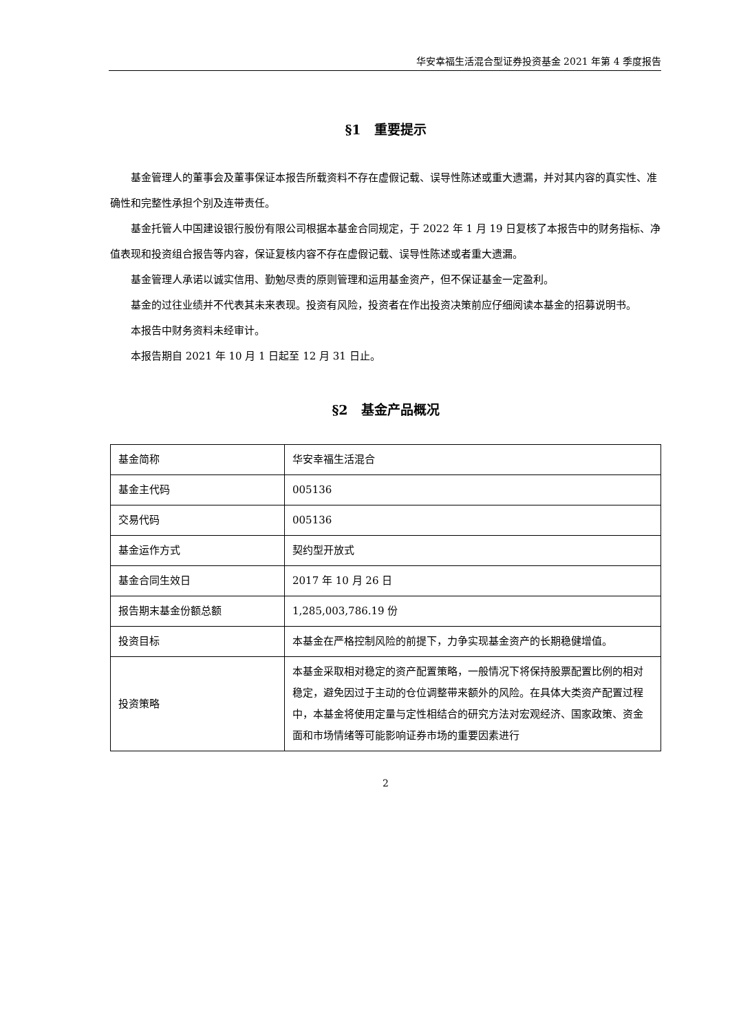华安幸福生活混合型证券投资基金 2021 年第 4 季度报告
§1　重要提示
基金管理人的董事会及董事保证本报告所载资料不存在虚假记载、误导性陈述或重大遗漏，并对其内容的真实性、准确性和完整性承担个别及连带责任。
基金托管人中国建设银行股份有限公司根据本基金合同规定，于 2022 年 1 月 19 日复核了本报告中的财务指标、净值表现和投资组合报告等内容，保证复核内容不存在虚假记载、误导性陈述或者重大遗漏。
基金管理人承诺以诚实信用、勤勉尽责的原则管理和运用基金资产，但不保证基金一定盈利。
基金的过往业绩并不代表其未来表现。投资有风险，投资者在作出投资决策前应仔细阅读本基金的招募说明书。
本报告中财务资料未经审计。
本报告期自 2021 年 10 月 1 日起至 12 月 31 日止。
§2　基金产品概况
| 基金简称 | 华安幸福生活混合 |
| 基金主代码 | 005136 |
| 交易代码 | 005136 |
| 基金运作方式 | 契约型开放式 |
| 基金合同生效日 | 2017 年 10 月 26 日 |
| 报告期末基金份额总额 | 1,285,003,786.19 份 |
| 投资目标 | 本基金在严格控制风险的前提下，力争实现基金资产的长期稳健增值。 |
| 投资策略 | 本基金采取相对稳定的资产配置策略，一般情况下将保持股票配置比例的相对稳定，避免因过于主动的仓位调整带来额外的风险。在具体大类资产配置过程中，本基金将使用定量与定性相结合的研究方法对宏观经济、国家政策、资金面和市场情绪等可能影响证券市场的重要因素进行 |
2